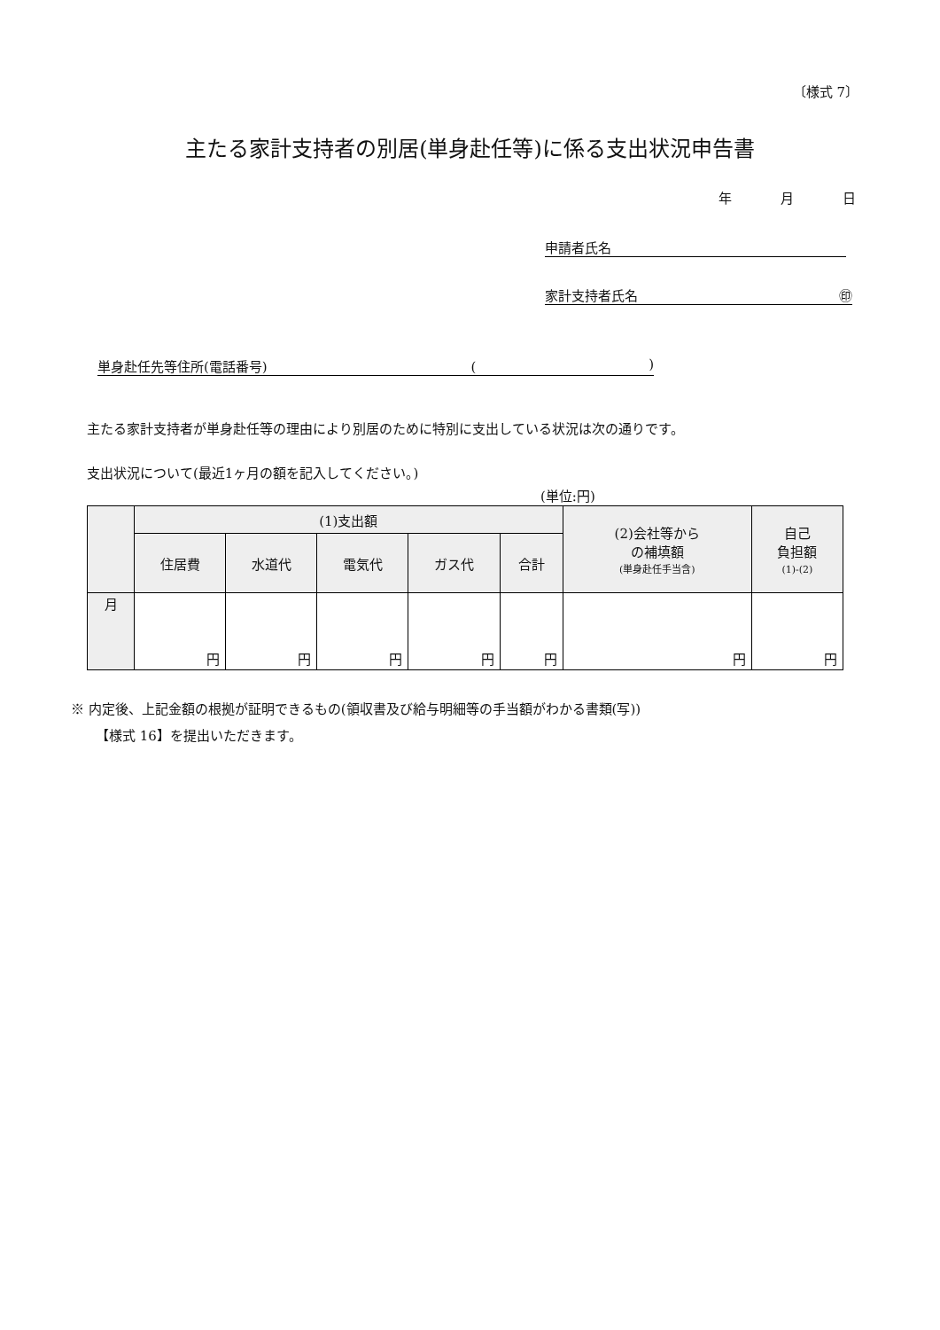〔様式 7〕
主たる家計支持者の別居(単身赴任等)に係る支出状況申告書
年 月 日
申請者氏名
家計支持者氏名 ㊞
単身赴任先等住所(電話番号) ()
主たる家計支持者が単身赴任等の理由により別居のために特別に支出している状況は次の通りです。
支出状況について(最近1ヶ月の額を記入してください。)
(単位:円)
| | (1)支出額 | | | | | (2)会社等から の補填額 (単身赴任手当含) | 自己 負担額 (1)-(2) |
| --- | --- | --- | --- | --- | --- | --- | --- |
| | 住居費 | 水道代 | 電気代 | ガス代 | 合計 | | |
| 月 | 円 | 円 | 円 | 円 | 円 | 円 | 円 |
※ 内定後、上記金額の根拠が証明できるもの(領収書及び給与明細等の手当額がわかる書類(写))
【様式 16】を提出いただきます。